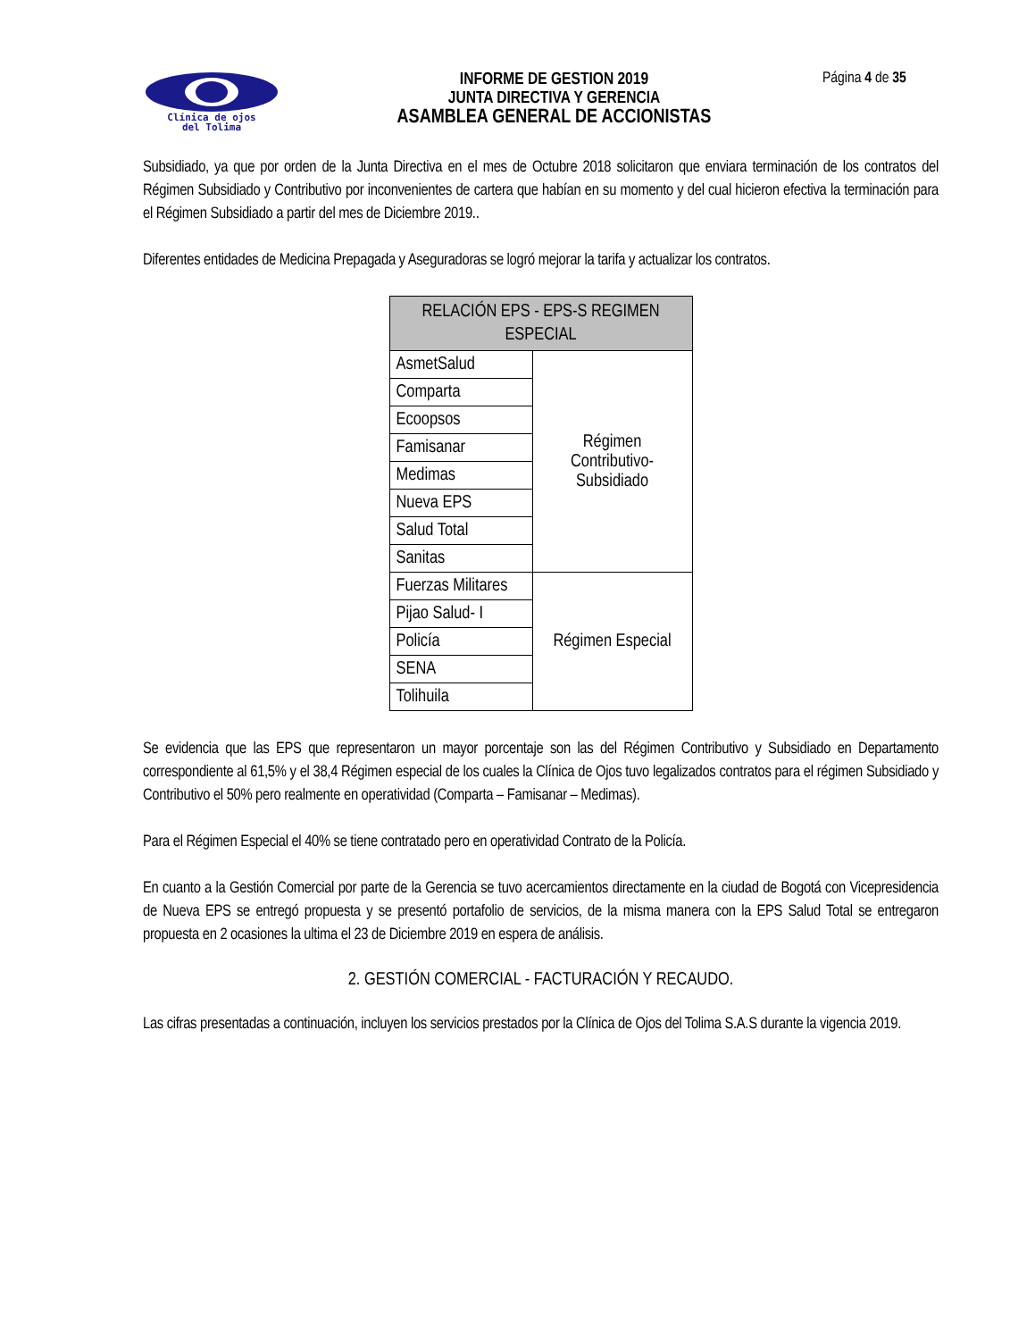Clínica de ojos
del Tolima
INFORME DE GESTION 2019
JUNTA DIRECTIVA Y GERENCIA
ASAMBLEA GENERAL DE ACCIONISTAS
Página 4 de 35
Subsidiado, ya que por orden de la Junta Directiva en el mes de Octubre 2018 solicitaron que enviara terminación de los contratos del Régimen Subsidiado y Contributivo por inconvenientes de cartera que habían en su momento y del cual hicieron efectiva la terminación para el Régimen Subsidiado a partir del mes de Diciembre 2019..
Diferentes entidades de Medicina Prepagada y Aseguradoras se logró mejorar la tarifa y actualizar los contratos.
| RELACIÓN EPS - EPS-S REGIMEN ESPECIAL | |
| --- | --- |
| AsmetSalud | Régimen Contributivo- Subsidiado |
| Comparta | |
| Ecoopsos | |
| Famisanar | |
| Medimas | |
| Nueva EPS | |
| Salud Total | |
| Sanitas | |
| Fuerzas Militares | Régimen Especial |
| Pijao Salud- I | |
| Policía | |
| SENA | |
| Tolihuila | |
Se evidencia que las EPS que representaron un mayor porcentaje son las del Régimen Contributivo y Subsidiado en Departamento correspondiente al 61,5% y el 38,4 Régimen especial de los cuales la Clínica de Ojos tuvo legalizados contratos para el régimen Subsidiado y Contributivo el 50% pero realmente en operatividad (Comparta – Famisanar – Medimas).
Para el Régimen Especial el 40% se tiene contratado pero en operatividad Contrato de la Policía.
En cuanto a la Gestión Comercial por parte de la Gerencia se tuvo acercamientos directamente en la ciudad de Bogotá con Vicepresidencia de Nueva EPS se entregó propuesta y se presentó portafolio de servicios, de la misma manera con la EPS Salud Total se entregaron propuesta en 2 ocasiones la ultima el 23 de Diciembre 2019 en espera de análisis.
2. GESTIÓN COMERCIAL - FACTURACIÓN Y RECAUDO.
Las cifras presentadas a continuación, incluyen los servicios prestados por la Clínica de Ojos del Tolima S.A.S durante la vigencia 2019.